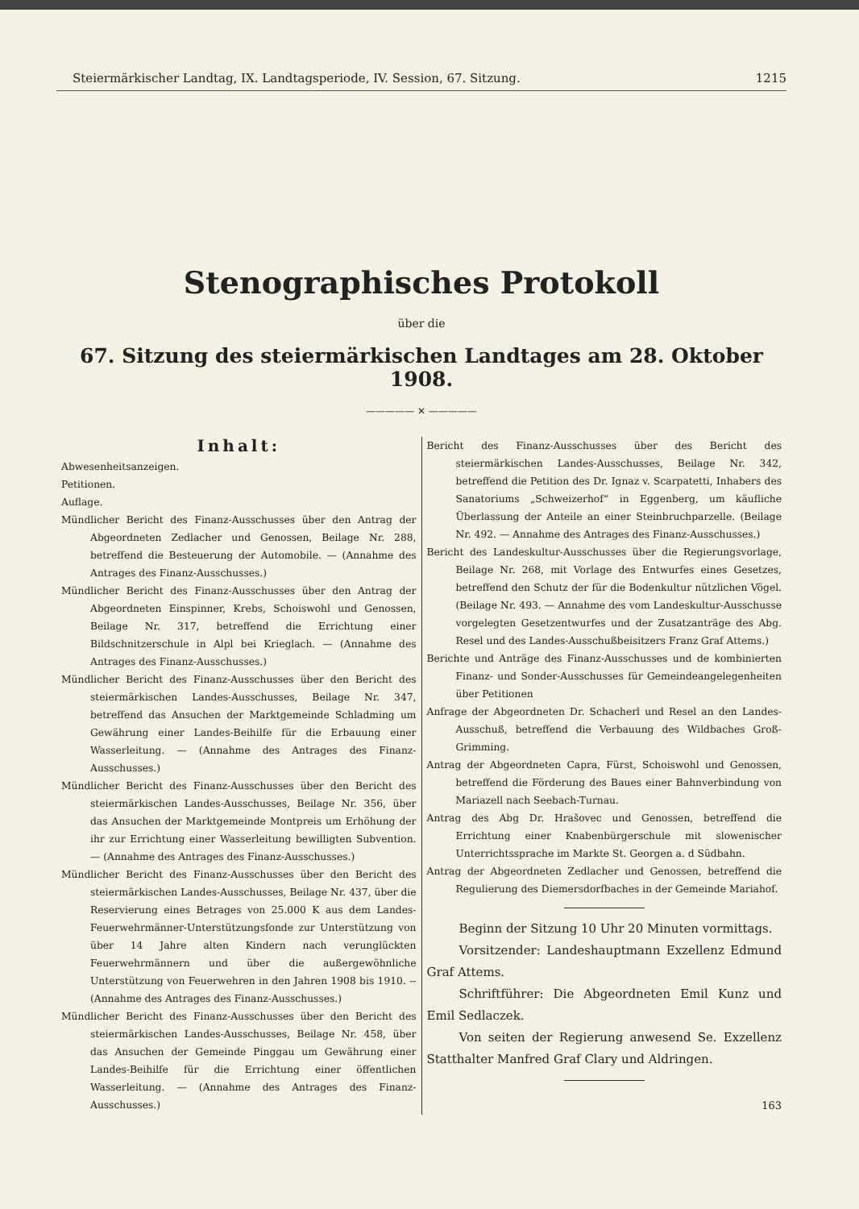Steiermärkischer Landtag, IX. Landtagsperiode, IV. Session, 67. Sitzung. 1215
Stenographisches Protokoll
über die
67. Sitzung des steiermärkischen Landtages am 28. Oktober 1908.
————— ✕ —————
Inhalt:
Abwesenheitsanzeigen.
Petitionen.
Auflage.
Mündlicher Bericht des Finanz-Ausschusses über den Antrag der Abgeordneten Zedlacher und Genossen, Beilage Nr. 288, betreffend die Besteuerung der Automobile. — (Annahme des Antrages des Finanz-Ausschusses.)
Mündlicher Bericht des Finanz-Ausschusses über den Antrag der Abgeordneten Einspinner, Krebs, Schoiswohl und Genossen, Beilage Nr. 317, betreffend die Errichtung einer Bildschnitzerschule in Alpl bei Krieglach. — (Annahme des Antrages des Finanz-Ausschusses.)
Mündlicher Bericht des Finanz-Ausschusses über den Bericht des steiermärkischen Landes-Ausschusses, Beilage Nr. 347, betreffend das Ansuchen der Marktgemeinde Schladming um Gewährung einer Landes-Beihilfe für die Erbauung einer Wasserleitung. — (Annahme des Antrages des Finanz-Ausschusses.)
Mündlicher Bericht des Finanz-Ausschusses über den Bericht des steiermärkischen Landes-Ausschusses, Beilage Nr. 356, über das Ansuchen der Marktgemeinde Montpreis um Erhöhung der ihr zur Errichtung einer Wasserleitung bewilligten Subvention. — (Annahme des Antrages des Finanz-Ausschusses.)
Mündlicher Bericht des Finanz-Ausschusses über den Bericht des steiermärkischen Landes-Ausschusses, Beilage Nr. 437, über die Reservierung eines Betrages von 25.000 K aus dem Landes-Feuerwehrmänner-Unterstützungsfonde zur Unterstützung von über 14 Jahre alten Kindern nach verunglückten Feuerwehrmännern und über die außergewöhnliche Unterstützung von Feuerwehren in den Jahren 1908 bis 1910. -- (Annahme des Antrages des Finanz-Ausschusses.)
Mündlicher Bericht des Finanz-Ausschusses über den Bericht des steiermärkischen Landes-Ausschusses, Beilage Nr. 458, über das Ansuchen der Gemeinde Pinggau um Gewährung einer Landes-Beihilfe für die Errichtung einer öffentlichen Wasserleitung. — (Annahme des Antrages des Finanz-Ausschusses.)
Bericht des Finanz-Ausschusses über des Bericht des steiermärkischen Landes-Ausschusses, Beilage Nr. 342, betreffend die Petition des Dr. Ignaz v. Scarpatetti, Inhabers des Sanatoriums „Schweizerhof“ in Eggenberg, um käufliche Überlassung der Anteile an einer Steinbruchparzelle. (Beilage Nr. 492. — Annahme des Antrages des Finanz-Ausschusses.)
Bericht des Landeskultur-Ausschusses über die Regierungsvorlage, Beilage Nr. 268, mit Vorlage des Entwurfes eines Gesetzes, betreffend den Schutz der für die Bodenkultur nützlichen Vögel. (Beilage Nr. 493. — Annahme des vom Landeskultur-Ausschusse vorgelegten Gesetzentwurfes und der Zusatzanträge des Abg. Resel und des Landes-Ausschußbeisitzers Franz Graf Attems.)
Berichte und Anträge des Finanz-Ausschusses und de kombinierten Finanz- und Sonder-Ausschusses für Gemeindeangelegenheiten über Petitionen
Anfrage der Abgeordneten Dr. Schacherl und Resel an den Landes-Ausschuß, betreffend die Verbauung des Wildbaches Groß-Grimming.
Antrag der Abgeordneten Capra, Fürst, Schoiswohl und Genossen, betreffend die Förderung des Baues einer Bahnverbindung von Mariazell nach Seebach-Turnau.
Antrag des Abg Dr. Hrašovec und Genossen, betreffend die Errichtung einer Knabenbürgerschule mit slowenischer Unterrichtssprache im Markte St. Georgen a. d Südbahn.
Antrag der Abgeordneten Zedlacher und Genossen, betreffend die Regulierung des Diemersdorfbaches in der Gemeinde Mariahof.
Beginn der Sitzung 10 Uhr 20 Minuten vormittags.
Vorsitzender: Landeshauptmann Exzellenz Edmund Graf Attems.
Schriftführer: Die Abgeordneten Emil Kunz und Emil Sedlaczek.
Von seiten der Regierung anwesend Se. Exzellenz Statthalter Manfred Graf Clary und Aldringen.
163